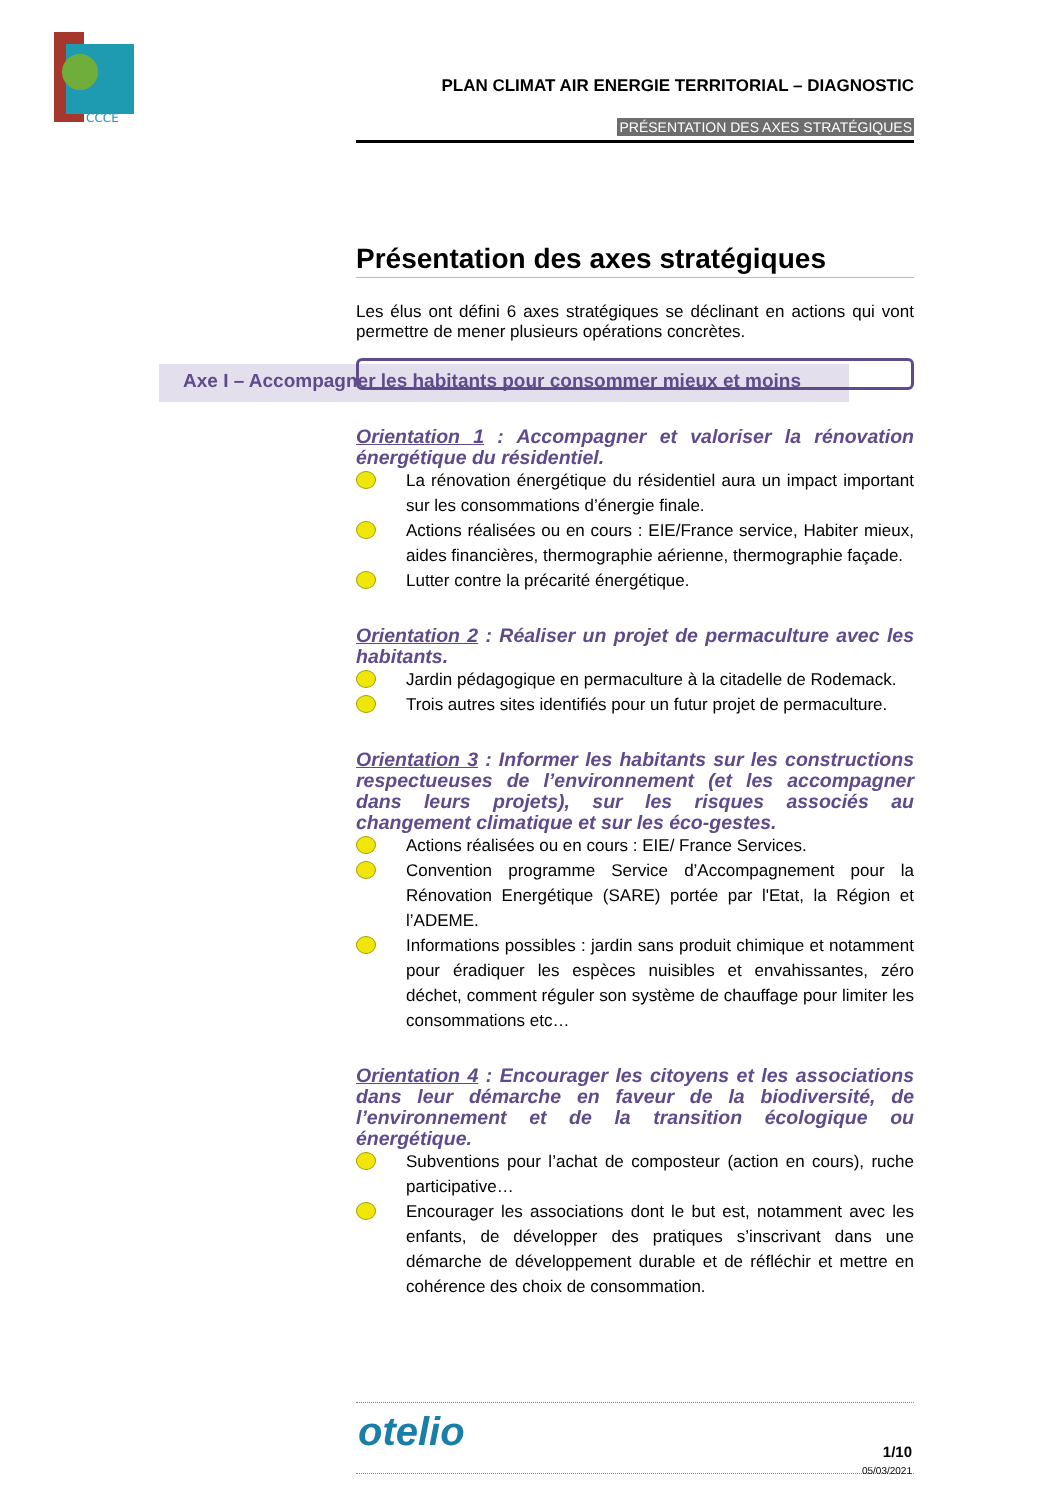CCCE
Axe I – Accompagner les habitants pour consommer mieux et moins
PLAN CLIMAT AIR ENERGIE TERRITORIAL – DIAGNOSTIC
PRÉSENTATION DES AXES STRATÉGIQUES
Présentation des axes stratégiques
Les élus ont défini 6 axes stratégiques se déclinant en actions qui vont permettre de mener plusieurs opérations concrètes.
Orientation 1 : Accompagner et valoriser la rénovation énergétique du résidentiel.
La rénovation énergétique du résidentiel aura un impact important sur les consommations d’énergie finale.
Actions réalisées ou en cours : EIE/France service, Habiter mieux, aides financières, thermographie aérienne, thermographie façade.
Lutter contre la précarité énergétique.
Orientation 2 : Réaliser un projet de permaculture avec les habitants.
Jardin pédagogique en permaculture à la citadelle de Rodemack.
Trois autres sites identifiés pour un futur projet de permaculture.
Orientation 3 : Informer les habitants sur les constructions respectueuses de l’environnement (et les accompagner dans leurs projets), sur les risques associés au changement climatique et sur les éco-gestes.
Actions réalisées ou en cours : EIE/ France Services.
Convention programme Service d’Accompagnement pour la Rénovation Energétique (SARE) portée par l'Etat, la Région et l’ADEME.
Informations possibles : jardin sans produit chimique et notamment pour éradiquer les espèces nuisibles et envahissantes, zéro déchet, comment réguler son système de chauffage pour limiter les consommations etc…
Orientation 4 : Encourager les citoyens et les associations dans leur démarche en faveur de la biodiversité, de l’environnement et de la transition écologique ou énergétique.
Subventions pour l’achat de composteur (action en cours), ruche participative…
Encourager les associations dont le but est, notamment avec les enfants, de développer des pratiques s’inscrivant dans une démarche de développement durable et de réfléchir et mettre en cohérence des choix de consommation.
otelio
1/10
05/03/2021